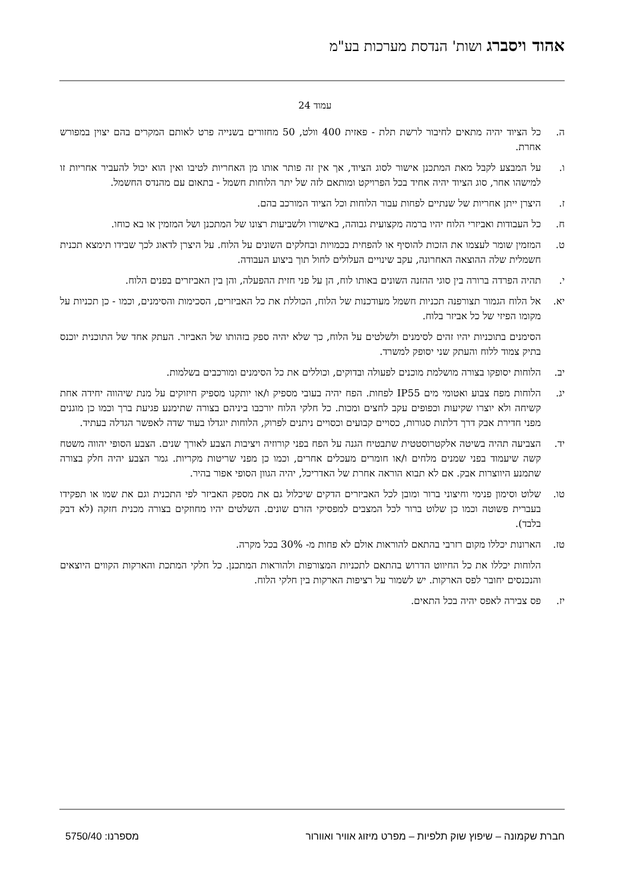אהוד ויסברג ושות' הנדסת מערכות בע"מ
עמוד 24
ה. כל הציוד יהיה מתאים לחיבור לרשת תלת - פאזית 400 וולט, 50 מחזורים בשנייה פרט לאותם המקרים בהם יצוין במפורש אחרת.
ו. על המבצע לקבל מאת המתכנן אישור לסוג הציוד, אך אין זה פותר אותו מן האחריות לטיבו ואין הוא יכול להעביר אחריות זו למישהו אחר, סוג הציוד יהיה אחיד בכל הפרויקט ומותאם לזה של יתר הלוחות חשמל - בתאום עם מהנדס החשמל.
ז. היצרן ייתן אחריות של שנתיים לפחות עבור הלוחות וכל הציוד המורכב בהם.
ח. כל העבודות ואביזרי הלוח יהיו ברמה מקצועית גבוהה, באישורו ולשביעות רצונו של המתכנן ושל המזמין או בא כוחו.
ט. המזמין שומר לעצמו את הזכות להוסיף או להפחית בכמויות ובחלקים השונים על הלוח. על היצרן לדאוג לכך שבידו תימצא תכנית חשמלית שלה ההוצאה האחרונה, עקב שינויים העלולים לחול תוך ביצוע העבודה.
י. תהיה הפרדה ברורה בין סוגי ההזנה השונים באותו לוח, הן על פני חזית ההפעלה, והן בין האביזרים בפנים הלוח.
יא. אל הלוח הגמור תצורפנה תכניות חשמל מעודכנות של הלוח, הכוללת את כל האביזרים, הסכימות והסימנים, וכמו - כן תכניות על מקומו הפיזי של כל אביזר בלוח.
הסימנים בתוכניות יהיו זהים לסימנים ולשלטים על הלוח, כך שלא יהיה ספק בזהותו של האביזר. העתק אחד של התוכנית יוכנס בתיק צמוד ללוח והעתק שני יסופק למשרד.
יב. הלוחות יסופקו בצורה מושלמת מוכנים לפעולה ובדוקים, וכוללים את כל הסימנים ומורכבים בשלמות.
יג. הלוחות מפח צבוע ואטומי מים IP55 לפחות. הפח יהיה בעובי מספיק ו/או יותקנו מספיק חיזוקים על מנת שיהווה יחידה אחת קשיחה ולא יוצרו שקיעות וכפופים עקב לחצים ומכות. כל חלקי הלוח יורכבו ביניהם בצורה שתימנע פגיעת ברך וכמו כן מוגנים מפני חדירת אבק דרך דלתות סגורות, כסויים קבועים וכסויים ניתנים לפרוק, הלוחות יוגדלו בעוד שדה לאפשר הגדלה בעתיד.
יד. הצביעה תהיה בשיטה אלקטרוסטטית שתבטיח הגנה על הפח בפני קורוזיה ויציבות הצבע לאורך שנים. הצבע הסופי יהווה משטח קשה שיעמוד בפני שמנים מלחים ו/או חומרים מעכלים אחרים, וכמו כן מפני שריטות מקריות. גמר הצבע יהיה חלק בצורה שתמנע היווצרות אבק. אם לא תבוא הוראה אחרת של האדריכל, יהיה הגוון הסופי אפור בהיר.
טו. שלוט וסימון פנימי וחיצוני ברור ומובן לכל האביזרים הדקים שיכלול גם את מספק האביזר לפי התכנית וגם את שמו או תפקידו בעברית פשוטה וכמו כן שלוט ברור לכל המצבים למפסיקי הזרם שונים. השלטים יהיו מחוזקים בצורה מכנית חזקה (לא דבק בלבד).
טז. הארונות יכללו מקום רזרבי בהתאם להוראות אולם לא פחות מ- 30% בכל מקרה.
הלוחות יכללו את כל החיווט הדרוש בהתאם לתכניות המצורפות ולהוראות המתכנן. כל חלקי המתכת והארקות הקווים היוצאים והנכנסים יחובר לפס הארקות. יש לשמור על רציפות הארקות בין חלקי הלוח.
יז. פס צבירה לאפס יהיה בכל התאים.
חברת שקמונה – שיפוץ שוק תלפיות – מפרט מיזוג אוויר ואוורור מספרנו: 5750/40